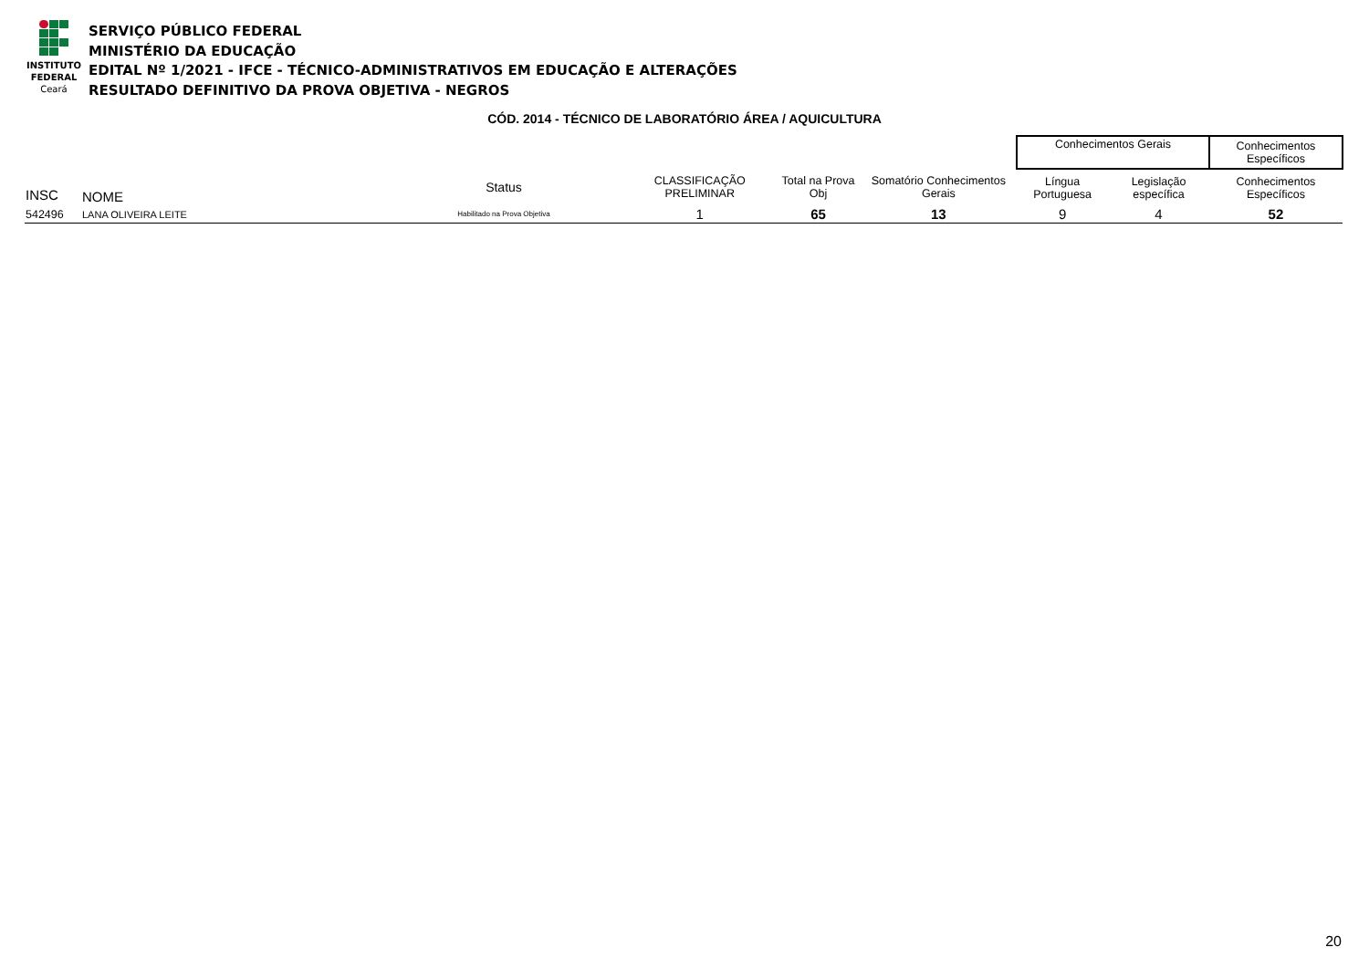INSTITUTO
FEDERAL
Ceará
SERVIÇO PÚBLICO FEDERAL
MINISTÉRIO DA EDUCAÇÃO
EDITAL Nº 1/2021 - IFCE - TÉCNICO-ADMINISTRATIVOS EM EDUCAÇÃO E ALTERAÇÕES
RESULTADO DEFINITIVO DA PROVA OBJETIVA - NEGROS
CÓD. 2014 - TÉCNICO DE LABORATÓRIO ÁREA / AQUICULTURA
| | | | | | | Conhecimentos Gerais | | Conhecimentos Específicos |
| INSC | NOME | Status | CLASSIFICAÇÃO PRELIMINAR | Total na Prova Obj | Somatório Conhecimentos Gerais | Língua Portuguesa | Legislação específica | Conhecimentos Específicos |
| 542496 | LANA OLIVEIRA LEITE | Habilitado na Prova Objetiva | 1 | 65 | 13 | 9 | 4 | 52 |
20